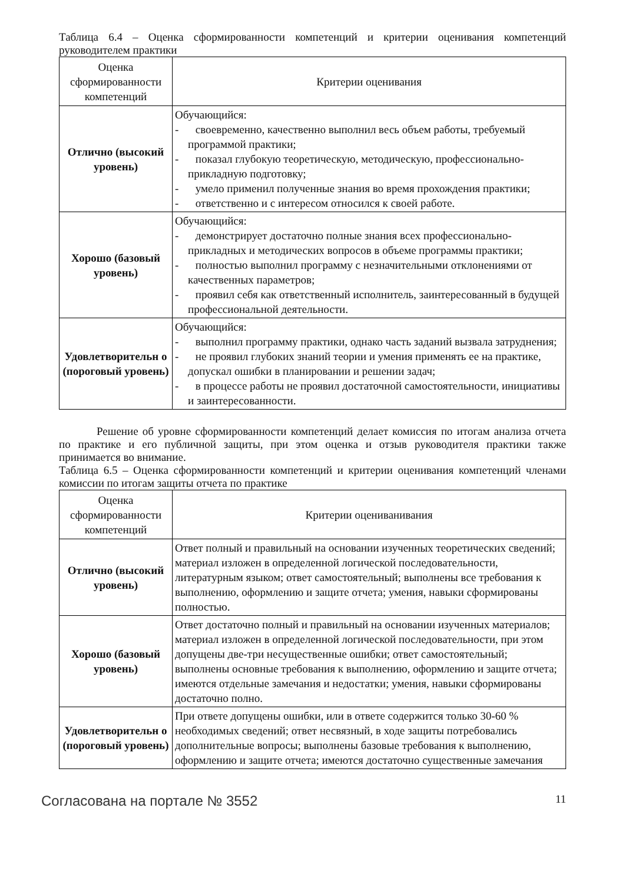Таблица 6.4 – Оценка сформированности компетенций и критерии оценивания компетенций руководителем практики
| Оценка сформированности компетенций | Критерии оценивания |
| --- | --- |
| Отлично (высокий уровень) | Обучающийся: - своевременно, качественно выполнил весь объем работы, требуемый программой практики; - показал глубокую теоретическую, методическую, профессионально-прикладную подготовку; - умело применил полученные знания во время прохождения практики; - ответственно и с интересом относился к своей работе. |
| Хорошо (базовый уровень) | Обучающийся: - демонстрирует достаточно полные знания всех профессионально-прикладных и методических вопросов в объеме программы практики; - полностью выполнил программу с незначительными отклонениями от качественных параметров; - проявил себя как ответственный исполнитель, заинтересованный в будущей профессиональной деятельности. |
| Удовлетворительн о (пороговый уровень) | Обучающийся: - выполнил программу практики, однако часть заданий вызвала затруднения; - не проявил глубоких знаний теории и умения применять ее на практике, допускал ошибки в планировании и решении задач; - в процессе работы не проявил достаточной самостоятельности, инициативы и заинтересованности. |
Решение об уровне сформированности компетенций делает комиссия по итогам анализа отчета по практике и его публичной защиты, при этом оценка и отзыв руководителя практики также принимается во внимание.
Таблица 6.5 – Оценка сформированности компетенций и критерии оценивания компетенций членами комиссии по итогам защиты отчета по практике
| Оценка сформированности компетенций | Критерии оцениванивания |
| --- | --- |
| Отлично (высокий уровень) | Ответ полный и правильный на основании изученных теоретических сведений; материал изложен в определенной логической последовательности, литературным языком; ответ самостоятельный; выполнены все требования к выполнению, оформлению и защите отчета; умения, навыки сформированы полностью. |
| Хорошо (базовый уровень) | Ответ достаточно полный и правильный на основании изученных материалов; материал изложен в определенной логической последовательности, при этом допущены две-три несущественные ошибки; ответ самостоятельный; выполнены основные требования к выполнению, оформлению и защите отчета; имеются отдельные замечания и недостатки; умения, навыки сформированы достаточно полно. |
| Удовлетворительн о (пороговый уровень) | При ответе допущены ошибки, или в ответе содержится только 30-60 % необходимых сведений; ответ несвязный, в ходе защиты потребовались дополнительные вопросы; выполнены базовые требования к выполнению, оформлению и защите отчета; имеются достаточно существенные замечания |
Согласована на портале № 3552 11